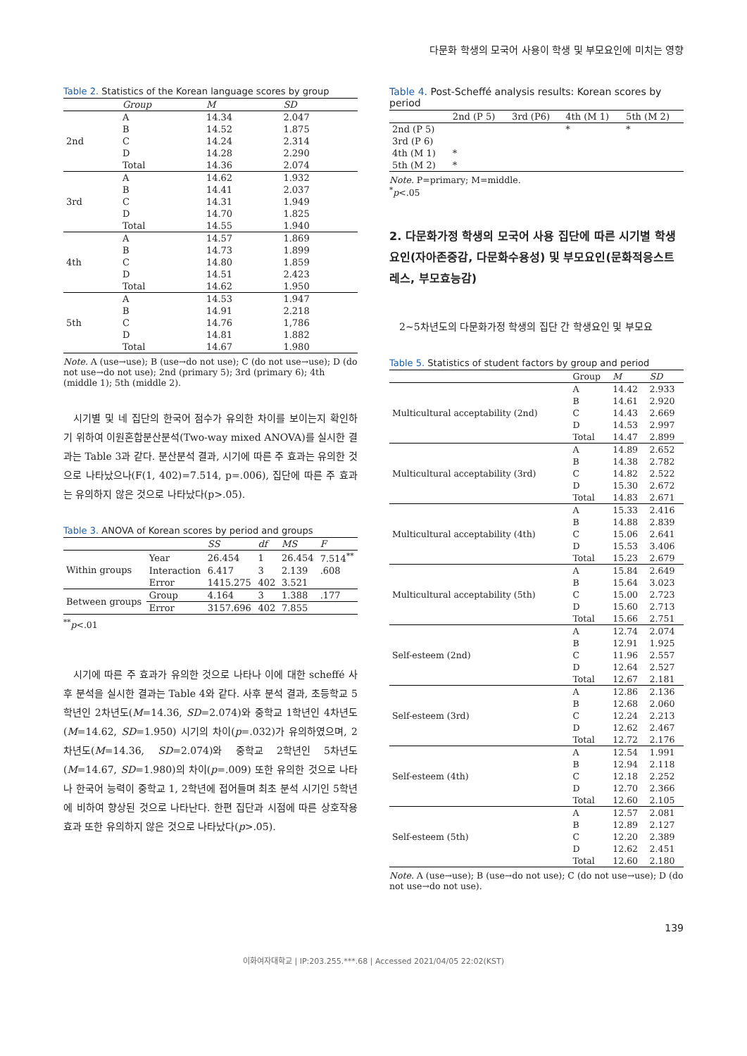다문화 학생의 모국어 사용이 학생 및 부모요인에 미치는 영향
Table 2. Statistics of the Korean language scores by group
| | Group | M | SD |
| --- | --- | --- | --- |
| 2nd | A | 14.34 | 2.047 |
| | B | 14.52 | 1.875 |
| | C | 14.24 | 2.314 |
| | D | 14.28 | 2.290 |
| | Total | 14.36 | 2.074 |
| 3rd | A | 14.62 | 1.932 |
| | B | 14.41 | 2.037 |
| | C | 14.31 | 1.949 |
| | D | 14.70 | 1.825 |
| | Total | 14.55 | 1.940 |
| 4th | A | 14.57 | 1.869 |
| | B | 14.73 | 1.899 |
| | C | 14.80 | 1.859 |
| | D | 14.51 | 2.423 |
| | Total | 14.62 | 1.950 |
| 5th | A | 14.53 | 1.947 |
| | B | 14.91 | 2.218 |
| | C | 14.76 | 1,786 |
| | D | 14.81 | 1.882 |
| | Total | 14.67 | 1.980 |
Note. A (use→use); B (use→do not use); C (do not use→use); D (do not use→do not use); 2nd (primary 5); 3rd (primary 6); 4th (middle 1); 5th (middle 2).
시기별 및 네 집단의 한국어 점수가 유의한 차이를 보이는지 확인하기 위하여 이원혼합분산분석(Two-way mixed ANOVA)를 실시한 결과는 Table 3과 같다. 분산분석 결과, 시기에 따른 주 효과는 유의한 것으로 나타났으나(F(1, 402)=7.514, p=.006), 집단에 따른 주 효과는 유의하지 않은 것으로 나타났다(p>.05).
Table 3. ANOVA of Korean scores by period and groups
| | | SS | df | MS | F |
| --- | --- | --- | --- | --- | --- |
| Within groups | Year | 26.454 | 1 | 26.454 | 7.514<sup>**</sup> |
| | Interaction | 6.417 | 3 | 2.139 | .608 |
| | Error | 1415.275 | 402 | 3.521 | |
| Between groups | Group | 4.164 | 3 | 1.388 | .177 |
| | Error | 3157.696 | 402 | 7.855 | |
<sup>**</sup> p<.01
시기에 따른 주 효과가 유의한 것으로 나타나 이에 대한 scheffé 사후 분석을 실시한 결과는 Table 4와 같다. 사후 분석 결과, 초등학교 5학년인 2차년도(M=14.36, SD=2.074)와 중학교 1학년인 4차년도(M=14.62, SD=1.950) 시기의 차이(p=.032)가 유의하였으며, 2차년도(M=14.36, SD=2.074)와 중학교 2학년인 5차년도(M=14.67, SD=1.980)의 차이(p=.009) 또한 유의한 것으로 나타나 한국어 능력이 중학교 1, 2학년에 접어들며 최초 분석 시기인 5학년에 비하여 향상된 것으로 나타난다. 한편 집단과 시점에 따른 상호작용 효과 또한 유의하지 않은 것으로 나타났다(p>.05).
Table 4. Post-Scheffé analysis results: Korean scores by period
| | 2nd (P 5) | 3rd (P6) | 4th (M 1) | 5th (M 2) |
| --- | --- | --- | --- | --- |
| 2nd (P 5) | | | * | * |
| 3rd (P 6) | | | | |
| 4th (M 1) | * | | | |
| 5th (M 2) | * | | | |
Note. P=primary; M=middle.
<sup>*</sup> p<.05
2. 다문화가정 학생의 모국어 사용 집단에 따른 시기별 학생 요인(자아존중감, 다문화수용성) 및 부모요인(문화적응스트레스, 부모효능감)
2~5차년도의 다문화가정 학생의 집단 간 학생요인 및 부모요
Table 5. Statistics of student factors by group and period
| | Group | M | SD |
| --- | --- | --- | --- |
| Multicultural acceptability (2nd) | A | 14.42 | 2.933 |
| | B | 14.61 | 2.920 |
| | C | 14.43 | 2.669 |
| | D | 14.53 | 2.997 |
| | Total | 14.47 | 2.899 |
| Multicultural acceptability (3rd) | A | 14.89 | 2.652 |
| | B | 14.38 | 2.782 |
| | C | 14.82 | 2.522 |
| | D | 15.30 | 2.672 |
| | Total | 14.83 | 2.671 |
| Multicultural acceptability (4th) | A | 15.33 | 2.416 |
| | B | 14.88 | 2.839 |
| | C | 15.06 | 2.641 |
| | D | 15.53 | 3.406 |
| | Total | 15.23 | 2.679 |
| Multicultural acceptability (5th) | A | 15.84 | 2.649 |
| | B | 15.64 | 3.023 |
| | C | 15.00 | 2.723 |
| | D | 15.60 | 2.713 |
| | Total | 15.66 | 2.751 |
| Self-esteem (2nd) | A | 12.74 | 2.074 |
| | B | 12.91 | 1.925 |
| | C | 11.96 | 2.557 |
| | D | 12.64 | 2.527 |
| | Total | 12.67 | 2.181 |
| Self-esteem (3rd) | A | 12.86 | 2.136 |
| | B | 12.68 | 2.060 |
| | C | 12.24 | 2.213 |
| | D | 12.62 | 2.467 |
| | Total | 12.72 | 2.176 |
| Self-esteem (4th) | A | 12.54 | 1.991 |
| | B | 12.94 | 2.118 |
| | C | 12.18 | 2.252 |
| | D | 12.70 | 2.366 |
| | Total | 12.60 | 2.105 |
| Self-esteem (5th) | A | 12.57 | 2.081 |
| | B | 12.89 | 2.127 |
| | C | 12.20 | 2.389 |
| | D | 12.62 | 2.451 |
| | Total | 12.60 | 2.180 |
Note. A (use→use); B (use→do not use); C (do not use→use); D (do not use→do not use).
139
이화여자대학교 | IP:203.255.***.68 | Accessed 2021/04/05 22:02(KST)